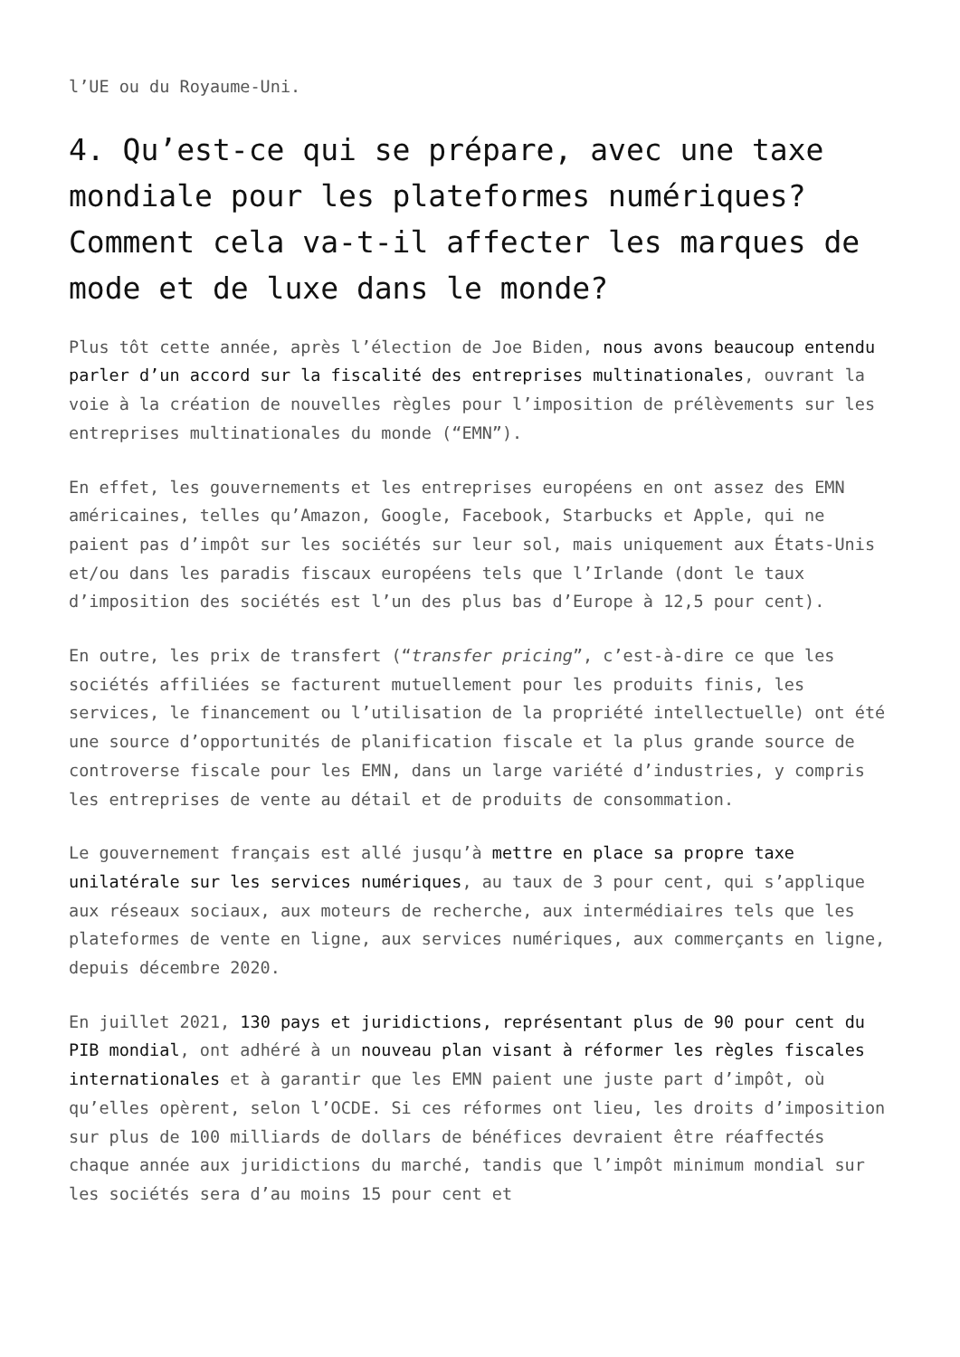l’UE ou du Royaume-Uni.
4. Qu’est-ce qui se prépare, avec une taxe mondiale pour les plateformes numériques? Comment cela va-t-il affecter les marques de mode et de luxe dans le monde?
Plus tôt cette année, après l’élection de Joe Biden, nous avons beaucoup entendu parler d’un accord sur la fiscalité des entreprises multinationales, ouvrant la voie à la création de nouvelles règles pour l’imposition de prélèvements sur les entreprises multinationales du monde (“EMN”).
En effet, les gouvernements et les entreprises européens en ont assez des EMN américaines, telles qu’Amazon, Google, Facebook, Starbucks et Apple, qui ne paient pas d’impôt sur les sociétés sur leur sol, mais uniquement aux États-Unis et/ou dans les paradis fiscaux européens tels que l’Irlande (dont le taux d’imposition des sociétés est l’un des plus bas d’Europe à 12,5 pour cent).
En outre, les prix de transfert (“transfer pricing”, c’est-à-dire ce que les sociétés affiliées se facturent mutuellement pour les produits finis, les services, le financement ou l’utilisation de la propriété intellectuelle) ont été une source d’opportunités de planification fiscale et la plus grande source de controverse fiscale pour les EMN, dans un large variété d’industries, y compris les entreprises de vente au détail et de produits de consommation.
Le gouvernement français est allé jusqu’à mettre en place sa propre taxe unilatérale sur les services numériques, au taux de 3 pour cent, qui s’applique aux réseaux sociaux, aux moteurs de recherche, aux intermédiaires tels que les plateformes de vente en ligne, aux services numériques, aux commerçants en ligne, depuis décembre 2020.
En juillet 2021, 130 pays et juridictions, représentant plus de 90 pour cent du PIB mondial, ont adhéré à un nouveau plan visant à réformer les règles fiscales internationales et à garantir que les EMN paient une juste part d’impôt, où qu’elles opèrent, selon l’OCDE. Si ces réformes ont lieu, les droits d’imposition sur plus de 100 milliards de dollars de bénéfices devraient être réaffectés chaque année aux juridictions du marché, tandis que l’impôt minimum mondial sur les sociétés sera d’au moins 15 pour cent et